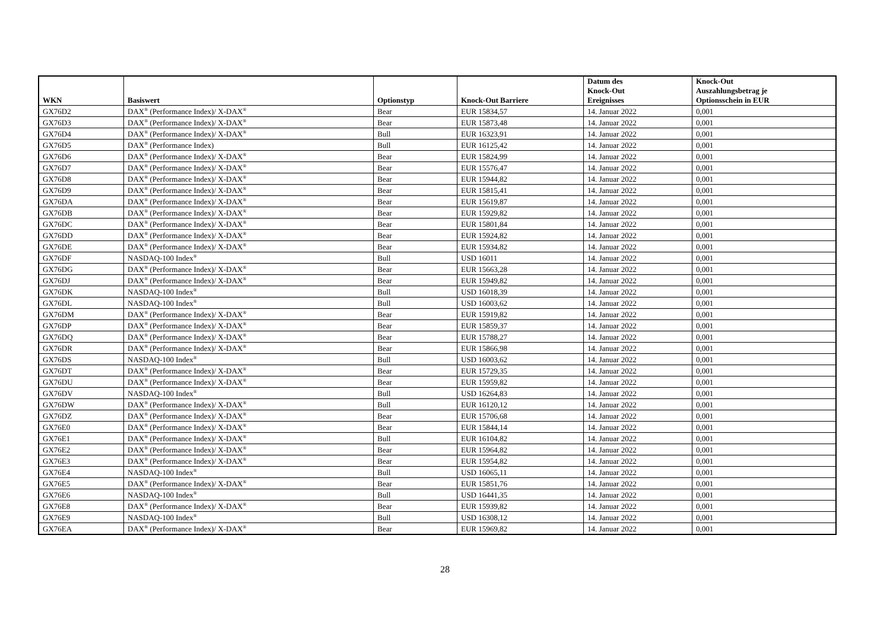| WKN | Basiswert | Optionstyp | Knock-Out Barriere | Datum des Knock-Out Ereignisses | Knock-Out Auszahlungsbetrag je Optionsschein in EUR |
| --- | --- | --- | --- | --- | --- |
| GX76D2 | DAX<sup>®</sup> (Performance Index)/ X-DAX<sup>®</sup> | Bear | EUR 15834,57 | 14. Januar 2022 | 0,001 |
| GX76D3 | DAX<sup>®</sup> (Performance Index)/ X-DAX<sup>®</sup> | Bear | EUR 15873,48 | 14. Januar 2022 | 0,001 |
| GX76D4 | DAX<sup>®</sup> (Performance Index)/ X-DAX<sup>®</sup> | Bull | EUR 16323,91 | 14. Januar 2022 | 0,001 |
| GX76D5 | DAX<sup>®</sup> (Performance Index) | Bull | EUR 16125,42 | 14. Januar 2022 | 0,001 |
| GX76D6 | DAX<sup>®</sup> (Performance Index)/ X-DAX<sup>®</sup> | Bear | EUR 15824,99 | 14. Januar 2022 | 0,001 |
| GX76D7 | DAX<sup>®</sup> (Performance Index)/ X-DAX<sup>®</sup> | Bear | EUR 15576,47 | 14. Januar 2022 | 0,001 |
| GX76D8 | DAX<sup>®</sup> (Performance Index)/ X-DAX<sup>®</sup> | Bear | EUR 15944,82 | 14. Januar 2022 | 0,001 |
| GX76D9 | DAX<sup>®</sup> (Performance Index)/ X-DAX<sup>®</sup> | Bear | EUR 15815,41 | 14. Januar 2022 | 0,001 |
| GX76DA | DAX<sup>®</sup> (Performance Index)/ X-DAX<sup>®</sup> | Bear | EUR 15619,87 | 14. Januar 2022 | 0,001 |
| GX76DB | DAX<sup>®</sup> (Performance Index)/ X-DAX<sup>®</sup> | Bear | EUR 15929,82 | 14. Januar 2022 | 0,001 |
| GX76DC | DAX<sup>®</sup> (Performance Index)/ X-DAX<sup>®</sup> | Bear | EUR 15801,84 | 14. Januar 2022 | 0,001 |
| GX76DD | DAX<sup>®</sup> (Performance Index)/ X-DAX<sup>®</sup> | Bear | EUR 15924,82 | 14. Januar 2022 | 0,001 |
| GX76DE | DAX<sup>®</sup> (Performance Index)/ X-DAX<sup>®</sup> | Bear | EUR 15934,82 | 14. Januar 2022 | 0,001 |
| GX76DF | NASDAQ-100 Index<sup>®</sup> | Bull | USD 16011 | 14. Januar 2022 | 0,001 |
| GX76DG | DAX<sup>®</sup> (Performance Index)/ X-DAX<sup>®</sup> | Bear | EUR 15663,28 | 14. Januar 2022 | 0,001 |
| GX76DJ | DAX<sup>®</sup> (Performance Index)/ X-DAX<sup>®</sup> | Bear | EUR 15949,82 | 14. Januar 2022 | 0,001 |
| GX76DK | NASDAQ-100 Index<sup>®</sup> | Bull | USD 16018,39 | 14. Januar 2022 | 0,001 |
| GX76DL | NASDAQ-100 Index<sup>®</sup> | Bull | USD 16003,62 | 14. Januar 2022 | 0,001 |
| GX76DM | DAX<sup>®</sup> (Performance Index)/ X-DAX<sup>®</sup> | Bear | EUR 15919,82 | 14. Januar 2022 | 0,001 |
| GX76DP | DAX<sup>®</sup> (Performance Index)/ X-DAX<sup>®</sup> | Bear | EUR 15859,37 | 14. Januar 2022 | 0,001 |
| GX76DQ | DAX<sup>®</sup> (Performance Index)/ X-DAX<sup>®</sup> | Bear | EUR 15788,27 | 14. Januar 2022 | 0,001 |
| GX76DR | DAX<sup>®</sup> (Performance Index)/ X-DAX<sup>®</sup> | Bear | EUR 15866,98 | 14. Januar 2022 | 0,001 |
| GX76DS | NASDAQ-100 Index<sup>®</sup> | Bull | USD 16003,62 | 14. Januar 2022 | 0,001 |
| GX76DT | DAX<sup>®</sup> (Performance Index)/ X-DAX<sup>®</sup> | Bear | EUR 15729,35 | 14. Januar 2022 | 0,001 |
| GX76DU | DAX<sup>®</sup> (Performance Index)/ X-DAX<sup>®</sup> | Bear | EUR 15959,82 | 14. Januar 2022 | 0,001 |
| GX76DV | NASDAQ-100 Index<sup>®</sup> | Bull | USD 16264,83 | 14. Januar 2022 | 0,001 |
| GX76DW | DAX<sup>®</sup> (Performance Index)/ X-DAX<sup>®</sup> | Bull | EUR 16120,12 | 14. Januar 2022 | 0,001 |
| GX76DZ | DAX<sup>®</sup> (Performance Index)/ X-DAX<sup>®</sup> | Bear | EUR 15706,68 | 14. Januar 2022 | 0,001 |
| GX76E0 | DAX<sup>®</sup> (Performance Index)/ X-DAX<sup>®</sup> | Bear | EUR 15844,14 | 14. Januar 2022 | 0,001 |
| GX76E1 | DAX<sup>®</sup> (Performance Index)/ X-DAX<sup>®</sup> | Bull | EUR 16104,82 | 14. Januar 2022 | 0,001 |
| GX76E2 | DAX<sup>®</sup> (Performance Index)/ X-DAX<sup>®</sup> | Bear | EUR 15964,82 | 14. Januar 2022 | 0,001 |
| GX76E3 | DAX<sup>®</sup> (Performance Index)/ X-DAX<sup>®</sup> | Bear | EUR 15954,82 | 14. Januar 2022 | 0,001 |
| GX76E4 | NASDAQ-100 Index<sup>®</sup> | Bull | USD 16065,11 | 14. Januar 2022 | 0,001 |
| GX76E5 | DAX<sup>®</sup> (Performance Index)/ X-DAX<sup>®</sup> | Bear | EUR 15851,76 | 14. Januar 2022 | 0,001 |
| GX76E6 | NASDAQ-100 Index<sup>®</sup> | Bull | USD 16441,35 | 14. Januar 2022 | 0,001 |
| GX76E8 | DAX<sup>®</sup> (Performance Index)/ X-DAX<sup>®</sup> | Bear | EUR 15939,82 | 14. Januar 2022 | 0,001 |
| GX76E9 | NASDAQ-100 Index<sup>®</sup> | Bull | USD 16308,12 | 14. Januar 2022 | 0,001 |
| GX76EA | DAX<sup>®</sup> (Performance Index)/ X-DAX<sup>®</sup> | Bear | EUR 15969,82 | 14. Januar 2022 | 0,001 |
28